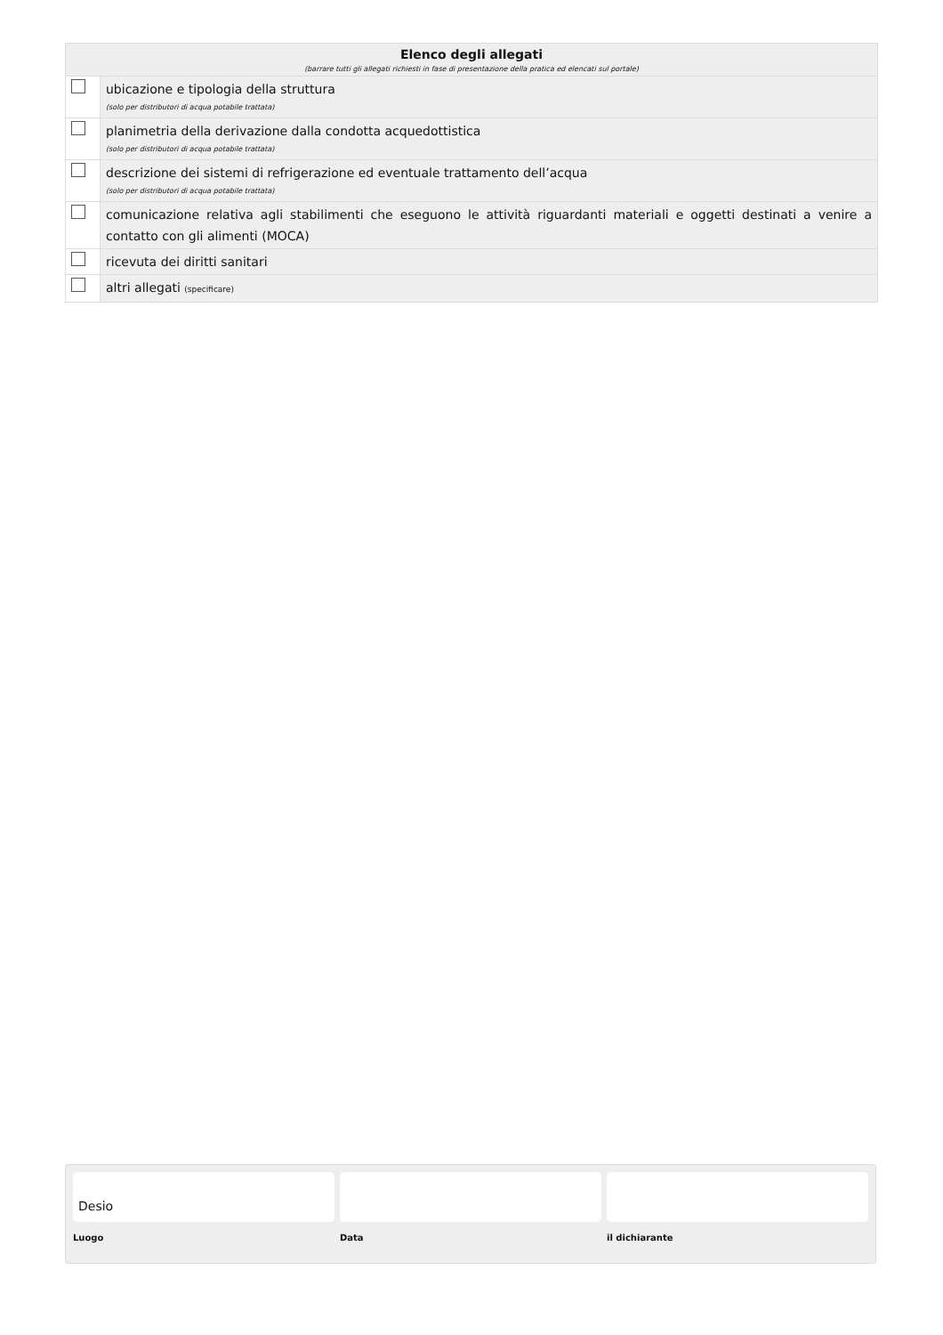| Elenco degli allegati (barrare tutti gli allegati richiesti in fase di presentazione della pratica ed elencati sul portale) | |
| --- | --- |
| | ubicazione e tipologia della struttura (solo per distributori di acqua potabile trattata) |
| | planimetria della derivazione dalla condotta acquedottistica (solo per distributori di acqua potabile trattata) |
| | descrizione dei sistemi di refrigerazione ed eventuale trattamento dell’acqua (solo per distributori di acqua potabile trattata) |
| | comunicazione relativa agli stabilimenti che eseguono le attività riguardanti materiali e oggetti destinati a venire a contatto con gli alimenti (MOCA) |
| | ricevuta dei diritti sanitari |
| | altri allegati (specificare) |
Desio
Luogo
Data il dichiarante